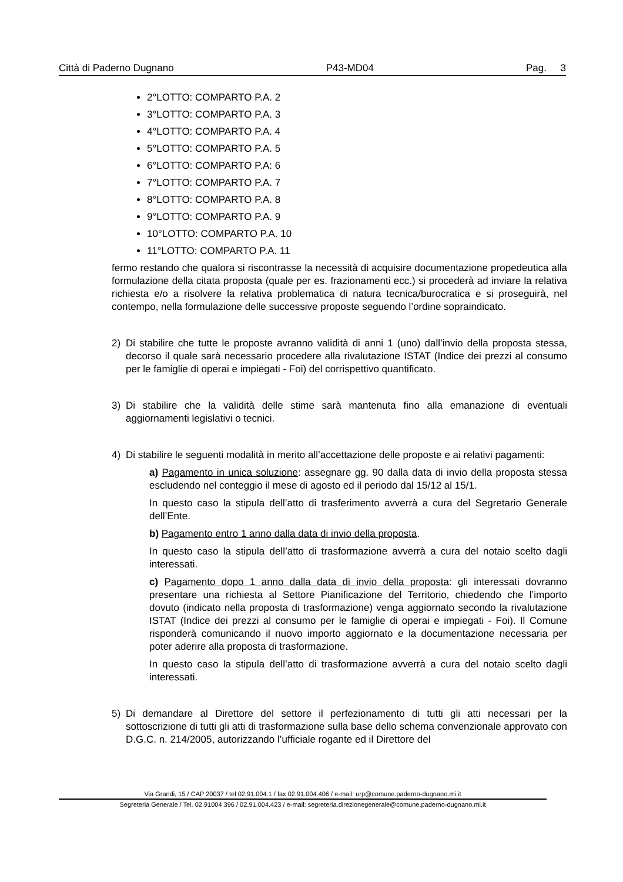Città di Paderno Dugnano P43-MD04 Pag. 3
2°LOTTO: COMPARTO P.A. 2
3°LOTTO: COMPARTO P.A. 3
4°LOTTO: COMPARTO P.A. 4
5°LOTTO: COMPARTO P.A. 5
6°LOTTO: COMPARTO P.A: 6
7°LOTTO: COMPARTO P.A. 7
8°LOTTO: COMPARTO P.A. 8
9°LOTTO: COMPARTO P.A. 9
10°LOTTO: COMPARTO P.A. 10
11°LOTTO: COMPARTO P.A. 11
fermo restando che qualora si riscontrasse la necessità di acquisire documentazione propedeutica alla formulazione della citata proposta (quale per es. frazionamenti ecc.) si procederà ad inviare la relativa richiesta e/o a risolvere la relativa problematica di natura tecnica/burocratica e si proseguirà, nel contempo, nella formulazione delle successive proposte seguendo l’ordine sopraindicato.
2) Di stabilire che tutte le proposte avranno validità di anni 1 (uno) dall’invio della proposta stessa, decorso il quale sarà necessario procedere alla rivalutazione ISTAT (Indice dei prezzi al consumo per le famiglie di operai e impiegati - Foi) del corrispettivo quantificato.
3) Di stabilire che la validità delle stime sarà mantenuta fino alla emanazione di eventuali aggiornamenti legislativi o tecnici.
4) Di stabilire le seguenti modalità in merito all’accettazione delle proposte e ai relativi pagamenti:
a) Pagamento in unica soluzione: assegnare gg. 90 dalla data di invio della proposta stessa escludendo nel conteggio il mese di agosto ed il periodo dal 15/12 al 15/1.
In questo caso la stipula dell’atto di trasferimento avverrà a cura del Segretario Generale dell’Ente.
b) Pagamento entro 1 anno dalla data di invio della proposta.
In questo caso la stipula dell’atto di trasformazione avverrà a cura del notaio scelto dagli interessati.
c) Pagamento dopo 1 anno dalla data di invio della proposta: gli interessati dovranno presentare una richiesta al Settore Pianificazione del Territorio, chiedendo che l’importo dovuto (indicato nella proposta di trasformazione) venga aggiornato secondo la rivalutazione ISTAT (Indice dei prezzi al consumo per le famiglie di operai e impiegati - Foi). Il Comune risponderà comunicando il nuovo importo aggiornato e la documentazione necessaria per poter aderire alla proposta di trasformazione.
In questo caso la stipula dell’atto di trasformazione avverrà a cura del notaio scelto dagli interessati.
5) Di demandare al Direttore del settore il perfezionamento di tutti gli atti necessari per la sottoscrizione di tutti gli atti di trasformazione sulla base dello schema convenzionale approvato con D.G.C. n. 214/2005, autorizzando l’ufficiale rogante ed il Direttore del
Via Grandi, 15 / CAP 20037 / tel 02.91.004.1 / fax 02.91.004.406 / e-mail: urp@comune.paderno-dugnano.mi.it
Segreteria Generale / Tel. 02.91004 396 / 02.91.004.423 / e-mail: segreteria.direzionegenerale@comune.paderno-dugnano.mi.it